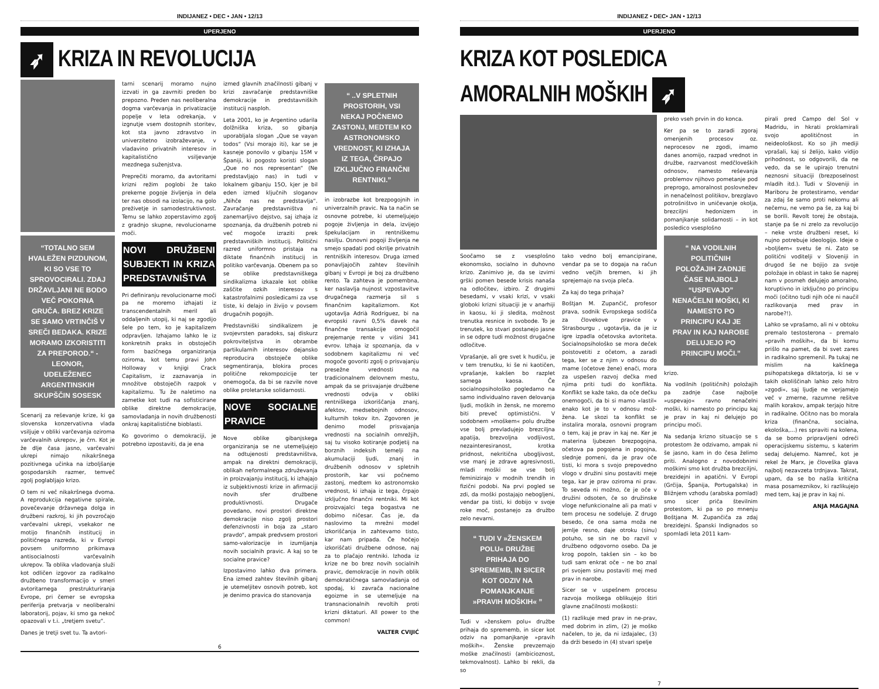INDIJANEZ • DEC • JAN • 12/13
UPERJENO
➶ KRIZA IN REVOLUCIJA
“TOTALNO SEM HVALEŽEN PIZDUNOM, KI SO VSE TO SPROVOCIRALI. ZDAJ DRŽAVLJANI NE BODO VEČ POKORNA GRUČA. BREZ KRIZE SE SAMO VRTINČIŠ V SREČI BEDAKA. KRIZE MORAMO IZKORISTITI ZA PREPOROD.“ - LEONOR, UDELEŽENEC ARGENTINSKIH SKUPŠČIN SOSESK
Scenarij za reševanje krize, ki ga slovenska konzervativna vlada vsiljuje v obliki varčevanja oziroma varčevalnih ukrepov, je črn. Kot je že dlje časa jasno, varčevalni ukrepi nimajo nikakršnega pozitivnega učinka na izboljšanje gospodarskih razmer, temveč zgolj poglabljajo krizo.
O tem ni več nikakršnega dvoma. A reprodukcija negativne spirale, povečevanje državnega dolga in družbeni razkroj, ki jih povzročajo varčevalni ukrepi, vsekakor ne motijo finančnih institucij in političnega razreda, ki v Evropi povsem uniformno prikimava antisocialnosti varčevalnih ukrepov. Ta oblika vladovanja služi kot odličen izgovor za radikalno družbeno transformacijo v smeri avtoritarnega prestrukturiranja Evrope, pri čemer se evropska periferija pretvarja v neoliberalni laboratorij, pojav, ki smo ga nekoč opazovali v t.i. „tretjem svetu“.
Danes je tretji svet tu. Ta avtori-
tarni scenarij moramo nujno izzvati in ga zavrniti preden bo prepozno. Preden nas neoliberalna dogma varčevanja in privatizacije popelje v leta odrekanja, v izgnutje vsem dostopnih storitev, kot sta javno zdravstvo in univerzitetno izobraževanje, v vladavino privatnih interesov in kapitalistično vsiljevanje mezdnega suženjstva.
Preprečiti moramo, da avtoritarni krizni režim poglobi že tako prekerne pogoje življenja in dela ter nas obsodi na izolacijo, na golo preživetje in samodestruktivnost. Temu se lahko zoperstavimo zgolj z gradnjo skupne, revolucionarne moči.
NOVI DRUŽBENI SUBJEKTI IN KRIZA PREDSTAVNIŠTVA
Pri definiranju revolucionarne moči pa ne moremo izhajati iz transcendentalnih meril ali oddaljenih utopij, ki naj se zgodijo šele po tem, ko je kapitalizem odpravljen. Izhajamo lahko le iz konkretnih praks in obstoječih form bazičnega organiziranja oziroma, kot temu pravi John Holloway v knjigi Crack Capitalism, iz zaznavanja in množitve obstoječih razpok v kapitalizmu. Tu že naletimo na zametke kot tudi na sofisticirane oblike direktne demokracije, samovladanja in novih družbenosti onkraj kapitalistične bioblasti.
Ko govorimo o demokraciji, je potrebno izpostaviti, da je ena
izmed glavnih značilnosti gibanj v krizi zavračanje predstavniške demokracije in predstavniških institucij nasploh.
Leta 2001, ko je Argentino udarila dolžniška kriza, so gibanja uporabljala slogan „Que se vayan todos“ (Vsi morajo iti), kar se je kasneje ponovilo v gibanju 15M v Španiji, ki pogosto koristi slogan „Que no nos representan“ (Ne predstavljajo nas) in tudi v lokalnem gibanju 15O, kjer je bil eden izmed ključnih sloganov „Nihče nas ne predstavlja“. Zavračanje predstavništva ni zanemarljivo dejstvo, saj izhaja iz spoznanja, da družbenih potreb ni več mogoče izraziti prek predstavniških institucij. Politični razred uniformno pristaja na diktate finančnih institucij in politiko varčevanja. Obenem pa so se oblike predstavniškega sindikalizma izkazale kot oblike zaščite ozkih interesov s katastrofalnimi posledicami za vse tiste, ki delajo in živijo v povsem drugačnih pogojih.
Predstavniški sindikalizem je svojevrsten paradoks, saj diskurz pokroviteljstva in obrambe partikularnih interesov dejansko reproducira obstoječe oblike segmentiranja, blokira proces politične rekompozicije ter onemogoča, da bi se razvile nove oblike proletarske solidarnosti.
NOVE SOCIALNE PRAVICE
Nove oblike gibanjskega organiziranja se ne utemeljujejo na odtujenosti predstavništva, ampak na direktni demokraciji, oblikah neformalnega združevanja in proizvajanju institucij, ki izhajajo iz subjektivnosti krize in afirmaciji novih sfer družbene produktivnosti. Drugače povedano, novi prostori direktne demokracije niso zgolj prostori defenzivnosti in boja za „staro pravdo“, ampak predvsem prostori samo-valorizacije in izumljanja novih socialnih pravic. A kaj so te socialne pravice?
Izpostavimo lahko dva primera. Ena izmed zahtev številnih gibanj je utemeljitev osnovih potreb, kot je denimo pravica do stanovanja
“ ..V SPLETNIH PROSTORIH, VSI NEKAJ POČNEMO ZASTONJ, MEDTEM KO ASTRONOMSKO VREDNOST, KI IZHAJA IZ TEGA, ČRPAJO IZKLJUČNO FINANČNI RENTNIKI.”
in izobrazbe kot brezpogojnih in univerzalnih pravic. Na ta način se osnovne potrebe, ki utemeljujejo pogoje življenja in dela, izvijejo špekulacijam in rentniškemu nasilju. Osnovni pogoji življenja ne smejo spadati pod okrilje privatnih rentniških interesov. Druga izmed ponavljajočih zahtev številnih gibanj v Evropi je boj za družbeno rento. Ta zahteva je pomembna, ker naslavlja nujnost vzpostavitve drugačnega razmerja sil s finančnim kapitalizmom. Kot ugotavlja Adrià Rodríguez, bi na evropski ravni 0,5% davek na finančne transakcije omogočil prejemanje rente v višini 341 evrov. Izhaja iz spoznanja, da v sodobnem kapitalizmu ni več mogoče govoriti zgolj o prisvajanju presežne vrednosti na tradicionalnem delovnem mestu, ampak da se prisvajanje družbene vrednosti odvija v obliki rentniškega izkoriščanja znanj, afektov, medsebojnih odnosov, kulturnih tokov itn. Zgovoren je denimo model prisvajanja vrednosti na socialnih omrežjih, saj tu visoko kotiranje podjetij na borznih indeksih temelji na akumulaciji ljudi, znanj in družbenih odnosov v spletnih prostorih, kar vsi počnemo zastonj, medtem ko astronomsko vrednost, ki izhaja iz tega, črpajo izključno finančni rentniki. Mi kot proizvajalci tega bogastva ne dobimo ničesar. Čas je, da naslovimo ta mrežni model izkoriščanja in zahtevamo tisto, kar nam pripada. Če hočejo izkoriščati družbene odnose, naj za to plačajo rentniki. Izhoda iz krize ne bo brez novih socialnih pravic, demokracije in novih oblik demokratičnega samovladanja od spodaj, ki zavrača nacionalne egoizme in se utemeljuje na transnacionalnih revoltih proti krizni diktaturi. All power to the common!
VALTER CVIJIĆ
6
INDIJANEZ • DEC• JAN • 12/13
UPERJENO
KRIZA KOT POSLEDICA AMORALNIH MOŠKIH ➶
Soočamo se z vsesplošno ekonomsko, socialno in duhovno krizo. Zanimivo je, da se izvirni grški pomen besede krisis nanaša na odločitev, izbiro. Z drugimi besedami, v vsaki krizi, v vsaki globoki krizni situaciji je v anarhiji in kaosu, ki ji sledita, možnost trenutka resnice in svobode. To je trenutek, ko stvari postanejo jasne in se odpre tudi možnost drugačne odločitve.
Vprašanje, ali gre svet k hudiču, je v tem trenutku, ki še ni kaotičen, vprašanje, kakšen bo razplet samega kaosa. Če socialnopsihološko pogledamo na samo individualno raven delovanja ljudi, moških in žensk, ne moremo biti preveč optimistični. V sodobnem »moškem« polu družbe vse bolj prevladujejo brezciljna apatija, brezvoljna vodljivost, nezainteresiranost, krotka pridnost, nekritična ubogljivost, vse manj je zdrave agresivnosti, mladi moški se vse bolj feminizirajo v modnih trendih in fizični podobi. Na prvi pogled se zdi, da moški postajajo nebogljeni, vendar pa tisti, ki dobijo v svoje roke moč, postanejo za družbo zelo nevarni.
“ TUDI V »ŽENSKEM POLU« DRUŽBE PRIHAJA DO SPREMEMB, IN SICER KOT ODZIV NA POMANJKANJE »PRAVIH MOŠKIH« ”
Tudi v »ženskem polu« družbe prihaja do sprememb, in sicer kot odziv na pomanjkanje »pravih moških«. Ženske prevzemajo moške značilnosti (ambicioznost, tekmovalnost). Lahko bi rekli, da so
tako vedno bolj emancipirane, vendar pa se to dogaja na račun vedno večjih bremen, ki jih sprejemajo na svoja pleča.
Za kaj do tega prihaja?
Boštjan M. Zupančič, profesor prava, sodnik Evropskega sodišča za človekove pravice v Strasbourgu , ugotavlja, da je iz igre izpadla očetovska avtoriteta. Socialnopsihološko se mora deček poistovetiti z očetom, a zaradi tega, ker se z njim v odnosu do mame (očetove žene) enači, mora za uspešen razvoj dečka med njima priti tudi do konflikta. Konflikt se kaže tako, da oče dečku onemogoči, da bi si mamo »lastil« enako kot je to v odnosu mož-žena. Le skozi ta konflikt se instalira morala, osnovni program o tem, kaj je prav in kaj ne. Ker je materina ljubezen brezpogojna, očetova pa pogojena in pogojna, slednje pomeni, da je prav oče tisti, ki mora s svojo prepovedno vlogo v družini sinu postaviti meje tega, kar je prav oziroma ni prav. To seveda ni možno, če je oče v družini odsoten, če so družinske vloge nefunkcionalne ali pa mati v tem procesu ne sodeluje. Z drugo besedo, če ona sama moža ne jemlje resno, daje otroku (sinu) potuho, se sin ne bo razvil v družbeno odgovorno osebo. Da je krog popoln, takšen sin – ko bo tudi sam enkrat oče – ne bo znal pri svojem sinu postaviti mej med prav in narobe.
Sicer se v uspešnem procesu razvoja moškega oblikujejo štiri glavne značilnosti moškosti:
(1) razlikuje med prav in ne-prav, med dobrim in zlim, (2) je moško načelen, to je, da ni izdajalec, (3) da drži besedo in (4) stvari spelje
preko vseh prvin in do konca.
Ker pa se to zaradi zgoraj omenjenih procesov oz. neprocesov ne zgodi, imamo danes anomijo, razpad vrednot in družbe, razrvanost medčloveških odnosov, namesto reševanja problemov njihovo pometanje pod preprogo, amoralnost poslovnežev in nenačelnost politikov, brezglavo potrošništvo in uničevanje okolja, brezciljni hedonizem in pomanjkanje solidarnosti – in kot posledico vsesplošno
“ NA VODILNIH POLITIČNIH POLOŽAJIH ZADNJE ČASE NAJBOLJ “USPEVAJO” NENAČELNI MOŠKI, KI NAMESTO PO PRINCIPU KAJ JE PRAV IN KAJ NAROBE DELUJEJO PO PRINCIPU MOČI.”
krizo.
Na vodilnih (političnih) položajih pa zadnje čase najbolje »uspevajo« ravno nenačelni moški, ki namesto po principu kaj je prav in kaj ni delujejo po principu moči.
Na sedanja krizno situacijo se s protestom že odzivamo, ampak ni še jasno, kam in do česa želimo priti. Analogno z novodobnimi moškimi smo kot družba brezciljni, brezidejni in apatični. V Evropi (Grčija, Španija, Portugalska) in Bližnjem vzhodu (arabska pomlad) smo sicer priča številnim protestom, ki pa so po mnenju Boštjana M. Zupančiča za zdaj brezidejni. Španski Indignados so spomladi leta 2011 kam-
pirali pred Campo del Sol v Madridu, in hkrati proklamirali svojo apolitičnost in neideološkost. Ko so jih mediji vprašali, kaj si želijo, kako vidijo prihodnost, so odgovorili, da ne vedo, da se le upirajo trenutni neznosni situaciji (brezposelnost mladih itd.). Tudi v Sloveniji in Mariboru že protestiramo, vendar za zdaj še samo proti nekomu ali nečemu, ne vemo pa še, za kaj bi se borili. Revolt torej že obstaja, stanje pa še ni zrelo za revolucijo – neke vrste družbeni reset, ki nujno potrebuje ideologijo. Ideje o »boljšem« svetu še ni. Zato se politični voditelji v Sloveniji in drugod še ne bojijo za svoje položaje in oblast in tako še naprej nam v posmeh delujejo amoralno, koruptivno in izključno po principu moči (očitno tudi njih oče ni naučil razlikovanja med prav in narobe?!).
Lahko se vprašamo, ali ni v obtoku premalo testosterona – premalo »pravih moških«, da bi komu prišlo na pamet, da bi svet zares in radikalno spremenil. Pa tukaj ne mislim na kakšnega psihopatskega diktatorja, ki se v takih okoliščinah lahko zelo hitro »zgodi«, saj ljudje ne verjamejo več v zmerne, razumne rešitve malih korakov, ampak terjajo hitre in radikalne. Očitno nas bo morala kriza (finančna, socialna, ekološka,...) res spraviti na kolena, da se bomo pripravljeni odreči operacijskemu sistemu, s katerim sedaj delujemo. Namreč, kot je rekel že Marx, je človeška glava najbolj nezavzeta trdnjava. Takrat, upam, da se bo našla kritična masa posameznikov, ki razlikujejo med tem, kaj je prav in kaj ni.
ANJA MAGAJNA
7